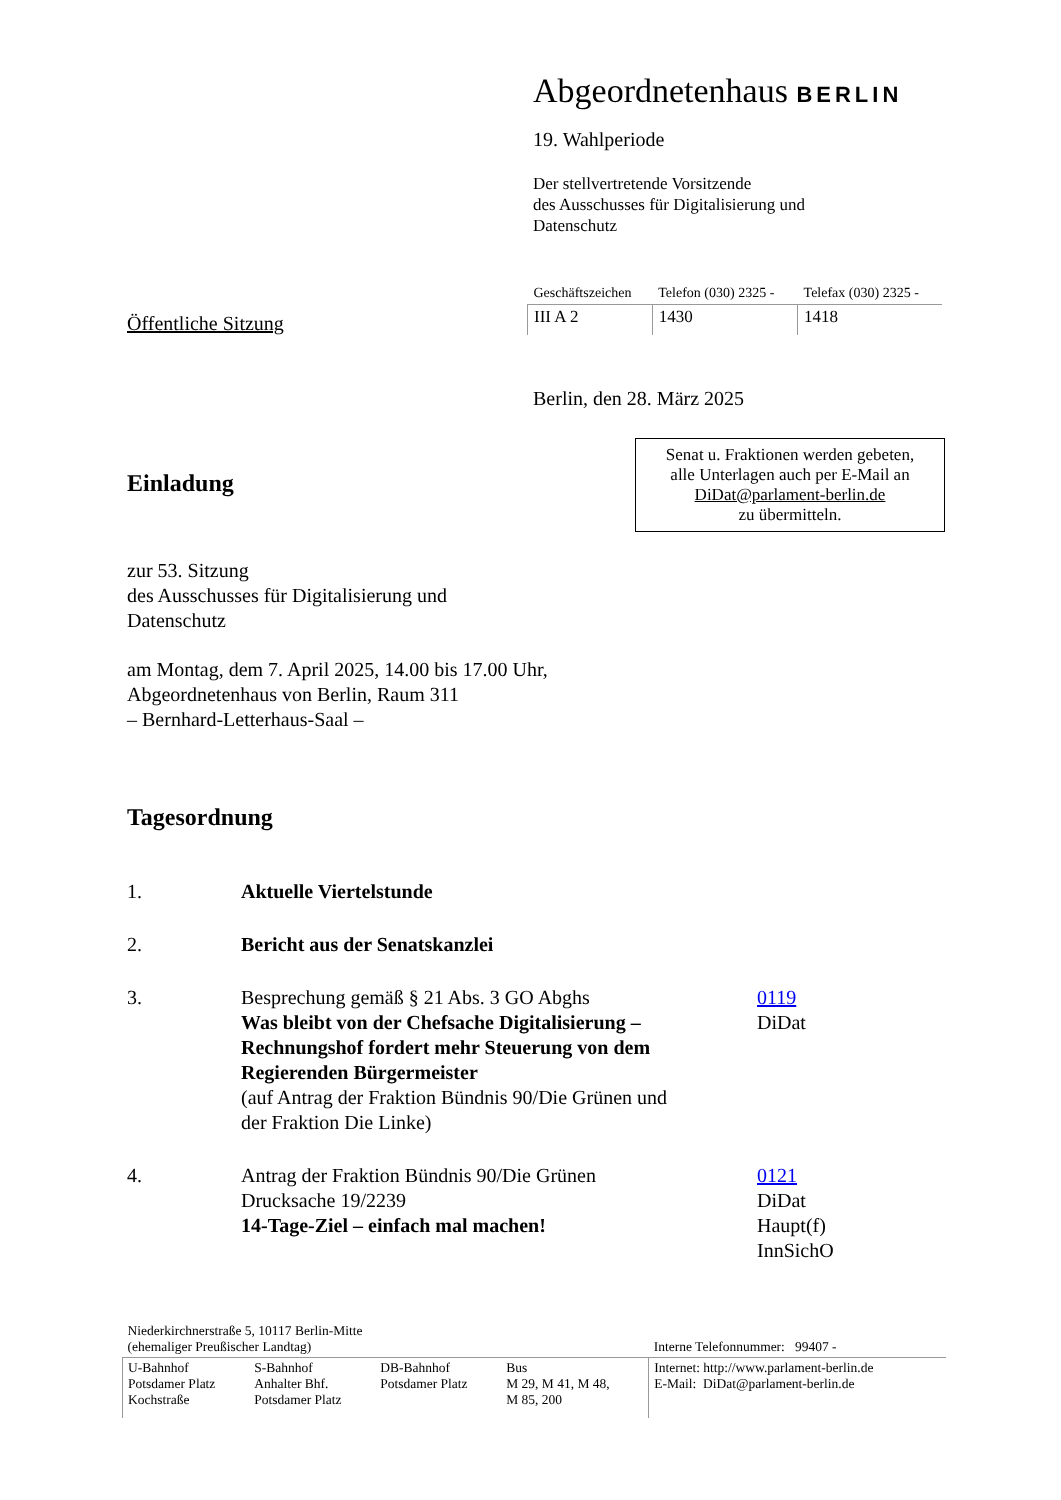Abgeordnetenhaus BERLIN
19. Wahlperiode
Der stellvertretende Vorsitzende
des Ausschusses für Digitalisierung und
Datenschutz
Öffentliche Sitzung
| Geschäftszeichen | Telefon (030) 2325 - | Telefax (030) 2325 - |
| --- | --- | --- |
| III A 2 | 1430 | 1418 |
Berlin, den 28. März 2025
Einladung
Senat u. Fraktionen werden gebeten,
alle Unterlagen auch per E-Mail an
DiDat@parlament-berlin.de
zu übermitteln.
zur 53. Sitzung
des Ausschusses für Digitalisierung und
Datenschutz
am Montag, dem 7. April 2025, 14.00 bis 17.00 Uhr,
Abgeordnetenhaus von Berlin, Raum 311
– Bernhard-Letterhaus-Saal –
Tagesordnung
| 1. | Aktuelle Viertelstunde | |
| 2. | Bericht aus der Senatskanzlei | |
| 3. | Besprechung gemäß § 21 Abs. 3 GO Abghs Was bleibt von der Chefsache Digitalisierung – Rechnungshof fordert mehr Steuerung von dem Regierenden Bürgermeister (auf Antrag der Fraktion Bündnis 90/Die Grünen und der Fraktion Die Linke) | 0119 DiDat |
| 4. | Antrag der Fraktion Bündnis 90/Die Grünen Drucksache 19/2239 14-Tage-Ziel – einfach mal machen! | 0121 DiDat Haupt(f) InnSichO |
| Niederkirchnerstraße 5, 10117 Berlin-Mitte (ehemaliger Preußischer Landtag) | | | | Interne Telefonnummer: 99407 - |
| U-Bahnhof Potsdamer Platz Kochstraße | S-Bahnhof Anhalter Bhf. Potsdamer Platz | DB-Bahnhof Potsdamer Platz | Bus M 29, M 41, M 48, M 85, 200 | Internet: http://www.parlament-berlin.de E-Mail: DiDat@parlament-berlin.de |